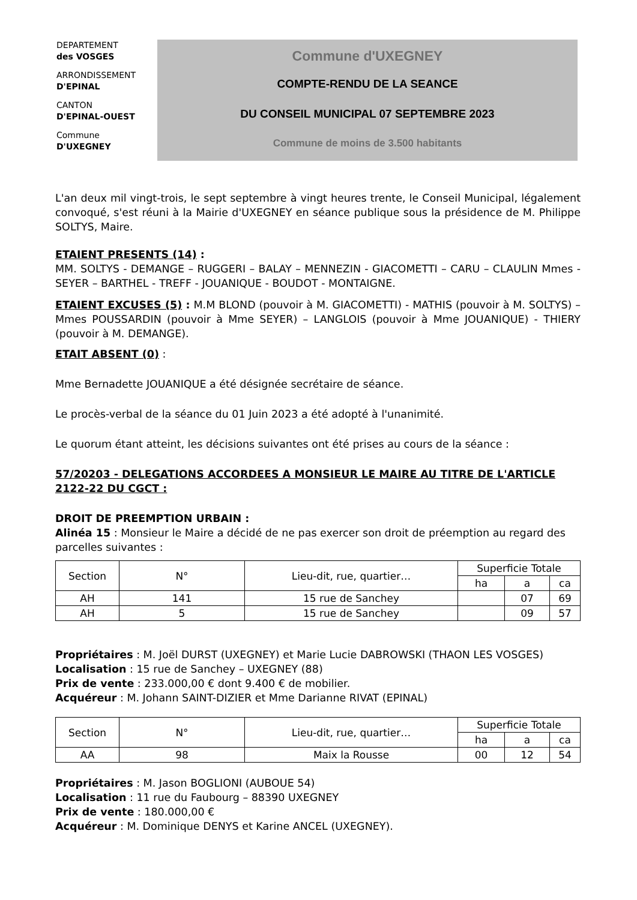DEPARTEMENT
des VOSGES
ARRONDISSEMENT
D'EPINAL
CANTON
D'EPINAL-OUEST
Commune
D'UXEGNEY
Commune d'UXEGNEY
COMPTE-RENDU DE LA SEANCE
DU CONSEIL MUNICIPAL 07 SEPTEMBRE 2023
Commune de moins de 3.500 habitants
L'an deux mil vingt-trois, le sept septembre à vingt heures trente, le Conseil Municipal, légalement convoqué, s'est réuni à la Mairie d'UXEGNEY en séance publique sous la présidence de M. Philippe SOLTYS, Maire.
ETAIENT PRESENTS (14) :
MM. SOLTYS - DEMANGE – RUGGERI – BALAY – MENNEZIN - GIACOMETTI – CARU – CLAULIN Mmes - SEYER – BARTHEL - TREFF - JOUANIQUE - BOUDOT - MONTAIGNE.
ETAIENT EXCUSES (5) : M.M BLOND (pouvoir à M. GIACOMETTI) - MATHIS (pouvoir à M. SOLTYS) – Mmes POUSSARDIN (pouvoir à Mme SEYER) – LANGLOIS (pouvoir à Mme JOUANIQUE) - THIERY (pouvoir à M. DEMANGE).
ETAIT ABSENT (0) :
Mme Bernadette JOUANIQUE a été désignée secrétaire de séance.
Le procès-verbal de la séance du 01 Juin 2023 a été adopté à l'unanimité.
Le quorum étant atteint, les décisions suivantes ont été prises au cours de la séance :
57/20203 - DELEGATIONS ACCORDEES A MONSIEUR LE MAIRE AU TITRE DE L'ARTICLE 2122-22 DU CGCT :
DROIT DE PREEMPTION URBAIN :
Alinéa 15 : Monsieur le Maire a décidé de ne pas exercer son droit de préemption au regard des parcelles suivantes :
| Section | N° | Lieu-dit, rue, quartier… | Superficie Totale | | |
| --- | --- | --- | --- | --- | --- |
| | | | ha | a | ca |
| AH | 141 | 15 rue de Sanchey | | 07 | 69 |
| AH | 5 | 15 rue de Sanchey | | 09 | 57 |
Propriétaires : M. Joël DURST (UXEGNEY) et Marie Lucie DABROWSKI (THAON LES VOSGES)
Localisation : 15 rue de Sanchey – UXEGNEY (88)
Prix de vente : 233.000,00 € dont 9.400 € de mobilier.
Acquéreur : M. Johann SAINT-DIZIER et Mme Darianne RIVAT (EPINAL)
| Section | N° | Lieu-dit, rue, quartier… | Superficie Totale | | |
| --- | --- | --- | --- | --- | --- |
| | | | ha | a | ca |
| AA | 98 | Maix la Rousse | 00 | 12 | 54 |
Propriétaires : M. Jason BOGLIONI (AUBOUE 54)
Localisation : 11 rue du Faubourg – 88390 UXEGNEY
Prix de vente : 180.000,00 €
Acquéreur : M. Dominique DENYS et Karine ANCEL (UXEGNEY).